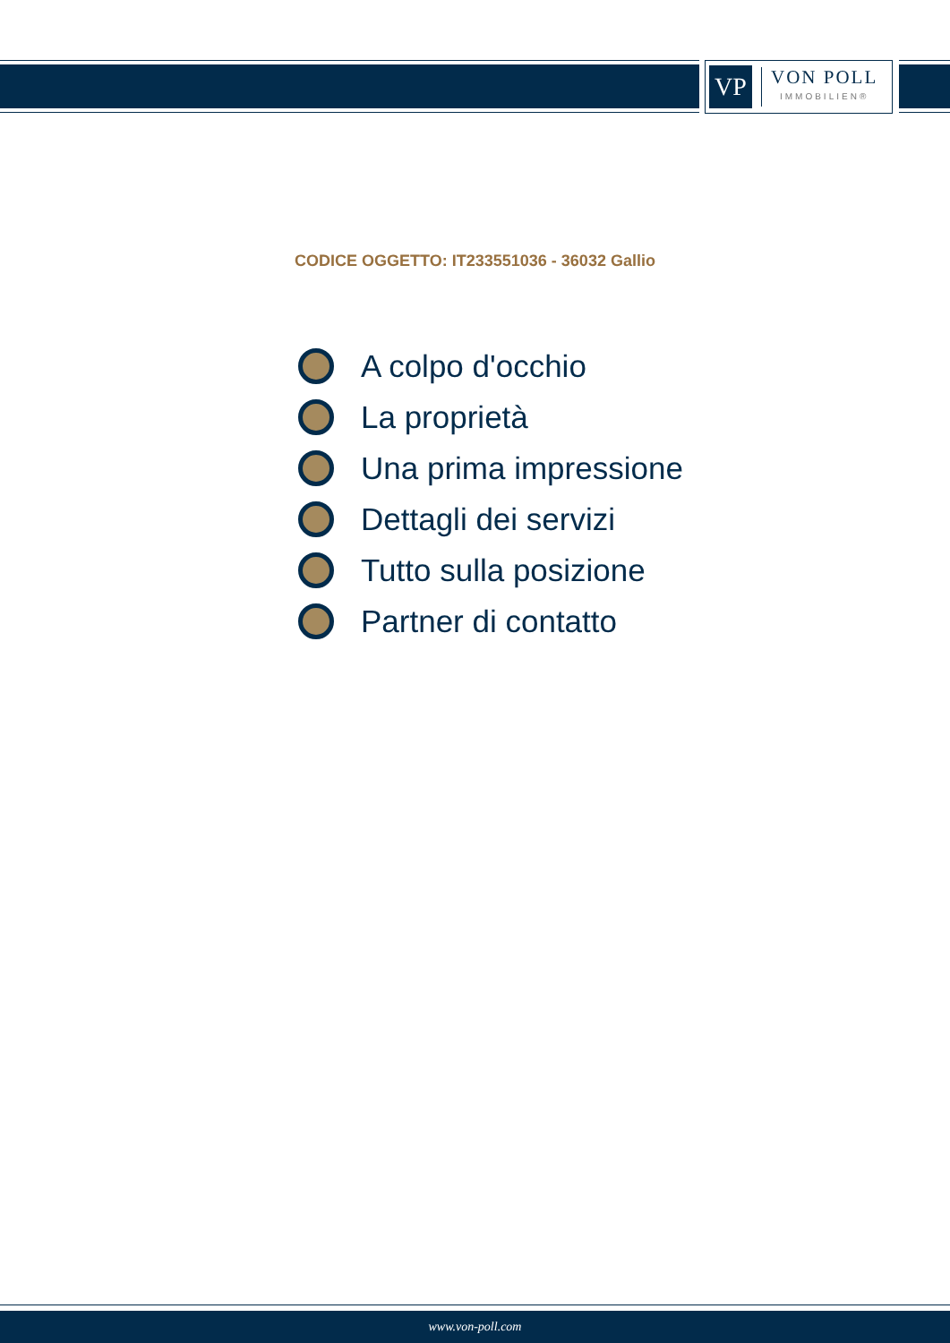VP
VON POLL
IMMOBILIEN®
CODICE OGGETTO: IT233551036 - 36032 Gallio
A colpo d'occhio
La proprietà
Una prima impressione
Dettagli dei servizi
Tutto sulla posizione
Partner di contatto
www.von-poll.com